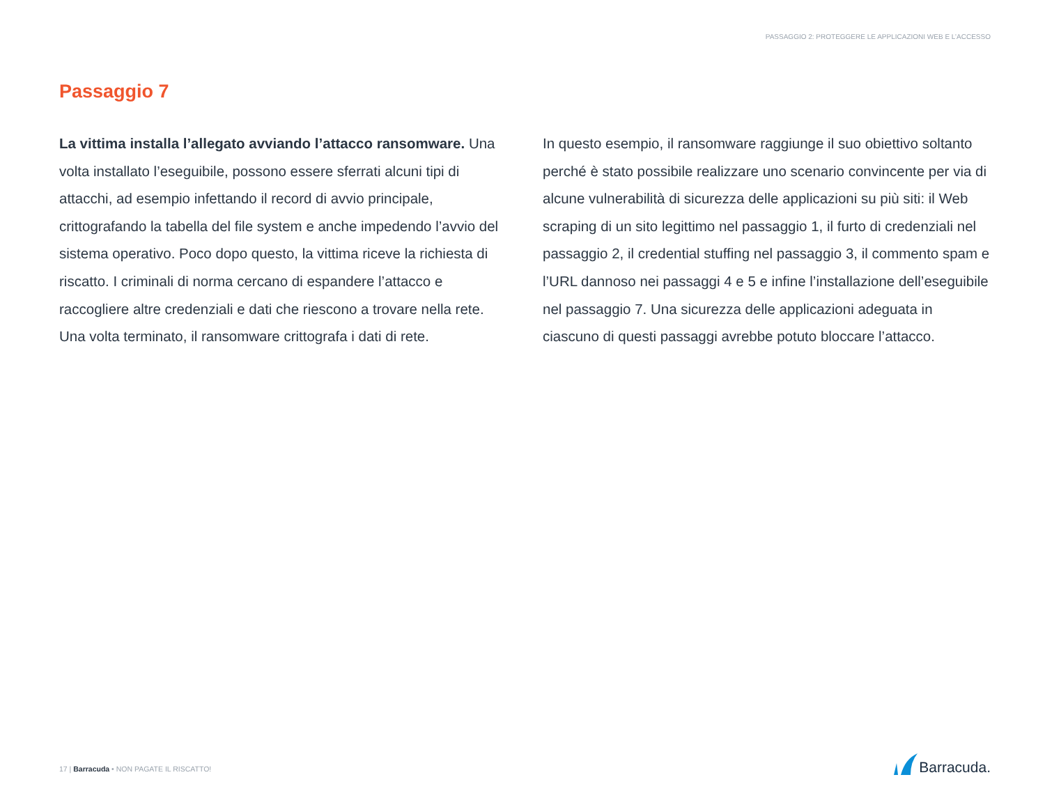PASSAGGIO 2: PROTEGGERE LE APPLICAZIONI WEB E L’ACCESSO
Passaggio 7
La vittima installa l’allegato avviando l’attacco ransomware. Una volta installato l’eseguibile, possono essere sferrati alcuni tipi di attacchi, ad esempio infettando il record di avvio principale, crittografando la tabella del file system e anche impedendo l’avvio del sistema operativo. Poco dopo questo, la vittima riceve la richiesta di riscatto. I criminali di norma cercano di espandere l’attacco e raccogliere altre credenziali e dati che riescono a trovare nella rete. Una volta terminato, il ransomware crittografa i dati di rete.
In questo esempio, il ransomware raggiunge il suo obiettivo soltanto perché è stato possibile realizzare uno scenario convincente per via di alcune vulnerabilità di sicurezza delle applicazioni su più siti: il Web scraping di un sito legittimo nel passaggio 1, il furto di credenziali nel passaggio 2, il credential stuffing nel passaggio 3, il commento spam e l’URL dannoso nei passaggi 4 e 5 e infine l’installazione dell’eseguibile nel passaggio 7. Una sicurezza delle applicazioni adeguata in ciascuno di questi passaggi avrebbe potuto bloccare l’attacco.
17 | Barracuda • NON PAGATE IL RISCATTO!
Barracuda.